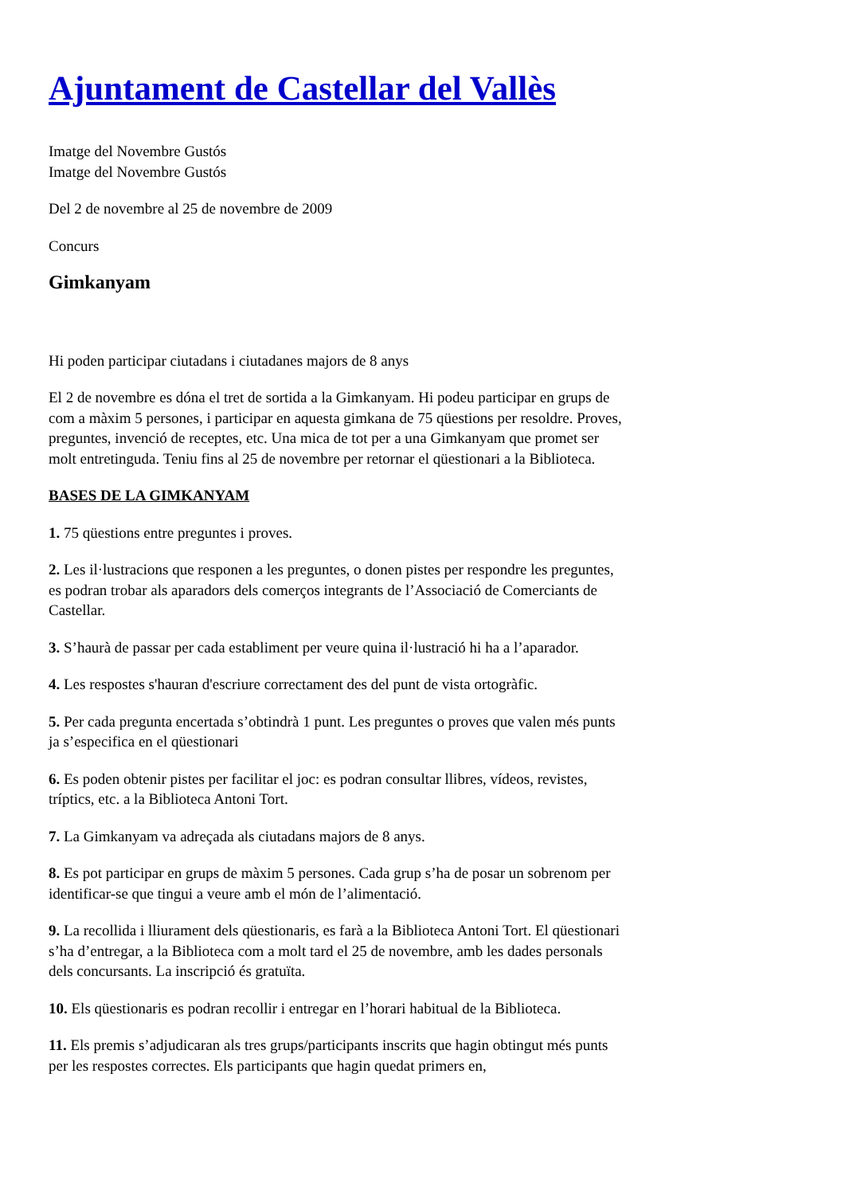Ajuntament de Castellar del Vallès
Imatge del Novembre Gustós
Imatge del Novembre Gustós
Del 2 de novembre al 25 de novembre de 2009
Concurs
Gimkanyam
Hi poden participar ciutadans i ciutadanes majors de 8 anys
El 2 de novembre es dóna el tret de sortida a la Gimkanyam. Hi podeu participar en grups de com a màxim 5 persones, i participar en aquesta gimkana de 75 qüestions per resoldre. Proves, preguntes, invenció de receptes, etc. Una mica de tot per a una Gimkanyam que promet ser molt entretinguda. Teniu fins al 25 de novembre per retornar el qüestionari a la Biblioteca.
BASES DE LA GIMKANYAM
1. 75 qüestions entre preguntes i proves.
2. Les il·lustracions que responen a les preguntes, o donen pistes per respondre les preguntes, es podran trobar als aparadors dels comerços integrants de l’Associació de Comerciants de Castellar.
3. S’haurà de passar per cada establiment per veure quina il·lustració hi ha a l’aparador.
4. Les respostes s'hauran d'escriure correctament des del punt de vista ortogràfic.
5. Per cada pregunta encertada s’obtindrà 1 punt. Les preguntes o proves que valen més punts ja s’especifica en el qüestionari
6. Es poden obtenir pistes per facilitar el joc: es podran consultar llibres, vídeos, revistes, tríptics, etc. a la Biblioteca Antoni Tort.
7. La Gimkanyam va adreçada als ciutadans majors de 8 anys.
8. Es pot participar en grups de màxim 5 persones. Cada grup s’ha de posar un sobrenom per identificar-se que tingui a veure amb el món de l’alimentació.
9. La recollida i lliurament dels qüestionaris, es farà a la Biblioteca Antoni Tort. El qüestionari s’ha d’entregar, a la Biblioteca com a molt tard el 25 de novembre, amb les dades personals dels concursants. La inscripció és gratuïta.
10. Els qüestionaris es podran recollir i entregar en l’horari habitual de la Biblioteca.
11. Els premis s’adjudicaran als tres grups/participants inscrits que hagin obtingut més punts per les respostes correctes. Els participants que hagin quedat primers en,